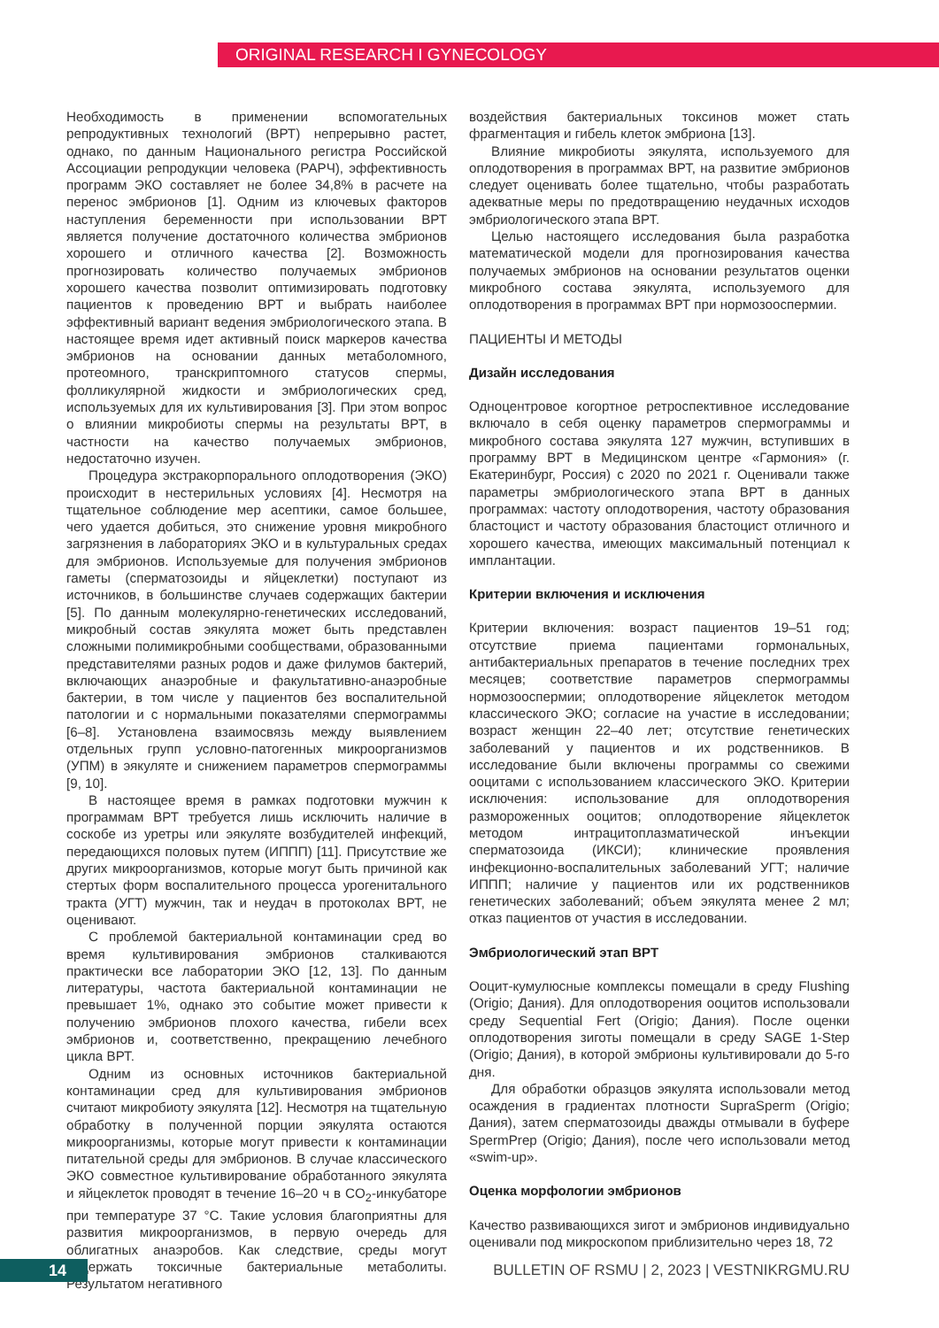ORIGINAL RESEARCH I GYNECOLOGY
Необходимость в применении вспомогательных репродуктивных технологий (ВРТ) непрерывно растет, однако, по данным Национального регистра Российской Ассоциации репродукции человека (РАРЧ), эффективность программ ЭКО составляет не более 34,8% в расчете на перенос эмбрионов [1]. Одним из ключевых факторов наступления беременности при использовании ВРТ является получение достаточного количества эмбрионов хорошего и отличного качества [2]. Возможность прогнозировать количество получаемых эмбрионов хорошего качества позволит оптимизировать подготовку пациентов к проведению ВРТ и выбрать наиболее эффективный вариант ведения эмбриологического этапа. В настоящее время идет активный поиск маркеров качества эмбрионов на основании данных метаболомного, протеомного, транскриптомного статусов спермы, фолликулярной жидкости и эмбриологических сред, используемых для их культивирования [3]. При этом вопрос о влиянии микробиоты спермы на результаты ВРТ, в частности на качество получаемых эмбрионов, недостаточно изучен.
Процедура экстракорпорального оплодотворения (ЭКО) происходит в нестерильных условиях [4]. Несмотря на тщательное соблюдение мер асептики, самое большее, чего удается добиться, это снижение уровня микробного загрязнения в лабораториях ЭКО и в культуральных средах для эмбрионов. Используемые для получения эмбрионов гаметы (сперматозоиды и яйцеклетки) поступают из источников, в большинстве случаев содержащих бактерии [5]. По данным молекулярно-генетических исследований, микробный состав эякулята может быть представлен сложными полимикробными сообществами, образованными представителями разных родов и даже филумов бактерий, включающих анаэробные и факультативно-анаэробные бактерии, в том числе у пациентов без воспалительной патологии и с нормальными показателями спермограммы [6–8]. Установлена взаимосвязь между выявлением отдельных групп условно-патогенных микроорганизмов (УПМ) в эякуляте и снижением параметров спермограммы [9, 10].
В настоящее время в рамках подготовки мужчин к программам ВРТ требуется лишь исключить наличие в соскобе из уретры или эякуляте возбудителей инфекций, передающихся половых путем (ИППП) [11]. Присутствие же других микроорганизмов, которые могут быть причиной как стертых форм воспалительного процесса урогенитального тракта (УГТ) мужчин, так и неудач в протоколах ВРТ, не оценивают.
С проблемой бактериальной контаминации сред во время культивирования эмбрионов сталкиваются практически все лаборатории ЭКО [12, 13]. По данным литературы, частота бактериальной контаминации не превышает 1%, однако это событие может привести к получению эмбрионов плохого качества, гибели всех эмбрионов и, соответственно, прекращению лечебного цикла ВРТ.
Одним из основных источников бактериальной контаминации сред для культивирования эмбрионов считают микробиоту эякулята [12]. Несмотря на тщательную обработку в полученной порции эякулята остаются микроорганизмы, которые могут привести к контаминации питательной среды для эмбрионов. В случае классического ЭКО совместное культивирование обработанного эякулята и яйцеклеток проводят в течение 16–20 ч в CO<sub>2</sub>-инкубаторе при температуре 37 °С. Такие условия благоприятны для развития микроорганизмов, в первую очередь для облигатных анаэробов. Как следствие, среды могут содержать токсичные бактериальные метаболиты. Результатом негативного
воздействия бактериальных токсинов может стать фрагментация и гибель клеток эмбриона [13].
Влияние микробиоты эякулята, используемого для оплодотворения в программах ВРТ, на развитие эмбрионов следует оценивать более тщательно, чтобы разработать адекватные меры по предотвращению неудачных исходов эмбриологического этапа ВРТ.
Целью настоящего исследования была разработка математической модели для прогнозирования качества получаемых эмбрионов на основании результатов оценки микробного состава эякулята, используемого для оплодотворения в программах ВРТ при нормозооспермии.
ПАЦИЕНТЫ И МЕТОДЫ
Дизайн исследования
Одноцентровое когортное ретроспективное исследование включало в себя оценку параметров спермограммы и микробного состава эякулята 127 мужчин, вступивших в программу ВРТ в Медицинском центре «Гармония» (г. Екатеринбург, Россия) с 2020 по 2021 г. Оценивали также параметры эмбриологического этапа ВРТ в данных программах: частоту оплодотворения, частоту образования бластоцист и частоту образования бластоцист отличного и хорошего качества, имеющих максимальный потенциал к имплантации.
Критерии включения и исключения
Критерии включения: возраст пациентов 19–51 год; отсутствие приема пациентами гормональных, антибактериальных препаратов в течение последних трех месяцев; соответствие параметров спермограммы нормозооспермии; оплодотворение яйцеклеток методом классического ЭКО; согласие на участие в исследовании; возраст женщин 22–40 лет; отсутствие генетических заболеваний у пациентов и их родственников. В исследование были включены программы со свежими ооцитами с использованием классического ЭКО. Критерии исключения: использование для оплодотворения размороженных ооцитов; оплодотворение яйцеклеток методом интрацитоплазматической инъекции сперматозоида (ИКСИ); клинические проявления инфекционно-воспалительных заболеваний УГТ; наличие ИППП; наличие у пациентов или их родственников генетических заболеваний; объем эякулята менее 2 мл; отказ пациентов от участия в исследовании.
Эмбриологический этап ВРТ
Ооцит-кумулюсные комплексы помещали в среду Flushing (Origio; Дания). Для оплодотворения ооцитов использовали среду Sequential Fert (Origio; Дания). После оценки оплодотворения зиготы помещали в среду SAGE 1-Step (Origio; Дания), в которой эмбрионы культивировали до 5-го дня.
Для обработки образцов эякулята использовали метод осаждения в градиентах плотности SupraSperm (Origio; Дания), затем сперматозоиды дважды отмывали в буфере SpermPrep (Origio; Дания), после чего использовали метод «swim-up».
Оценка морфологии эмбрионов
Качество развивающихся зигот и эмбрионов индивидуально оценивали под микроскопом приблизительно через 18, 72
14
BULLETIN OF RSMU | 2, 2023 | VESTNIKRGMU.RU